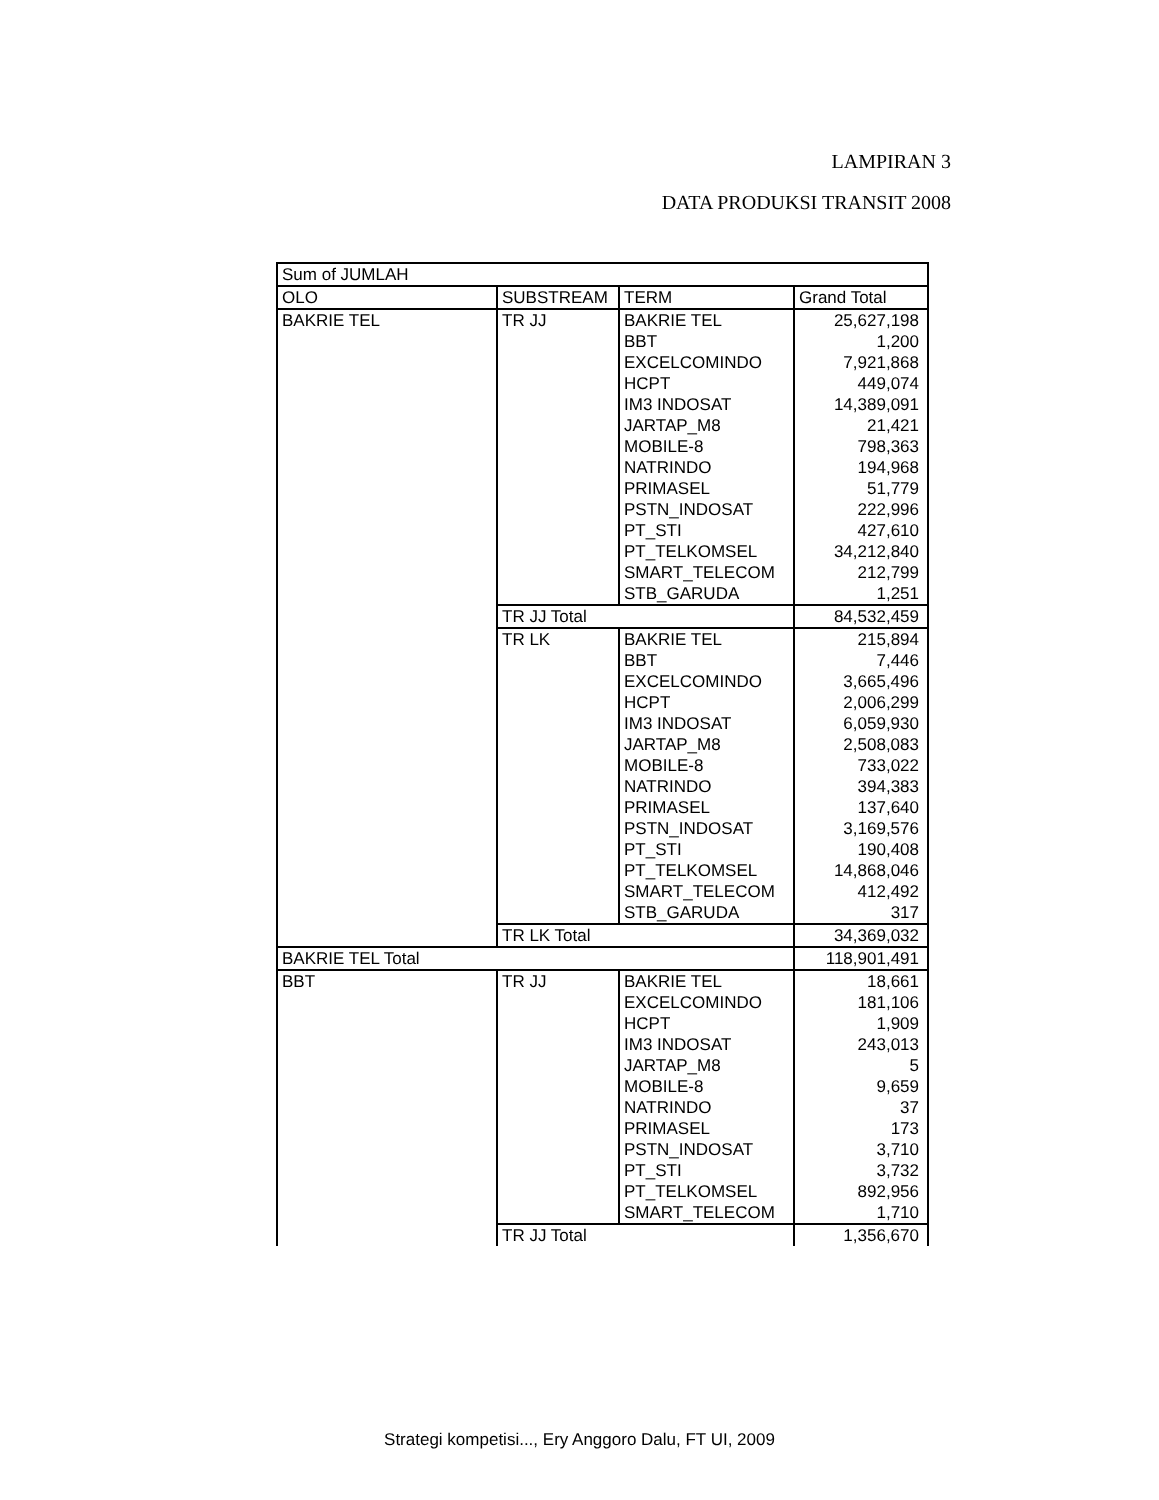LAMPIRAN 3
DATA PRODUKSI TRANSIT 2008
| Sum of JUMLAH | | | |
| OLO | SUBSTREAM | TERM | Grand Total |
| BAKRIE TEL | TR JJ | BAKRIE TEL | 25,627,198 |
| | | BBT | 1,200 |
| | | EXCELCOMINDO | 7,921,868 |
| | | HCPT | 449,074 |
| | | IM3 INDOSAT | 14,389,091 |
| | | JARTAP_M8 | 21,421 |
| | | MOBILE-8 | 798,363 |
| | | NATRINDO | 194,968 |
| | | PRIMASEL | 51,779 |
| | | PSTN_INDOSAT | 222,996 |
| | | PT_STI | 427,610 |
| | | PT_TELKOMSEL | 34,212,840 |
| | | SMART_TELECOM | 212,799 |
| | | STB_GARUDA | 1,251 |
| | TR JJ Total | | 84,532,459 |
| | TR LK | BAKRIE TEL | 215,894 |
| | | BBT | 7,446 |
| | | EXCELCOMINDO | 3,665,496 |
| | | HCPT | 2,006,299 |
| | | IM3 INDOSAT | 6,059,930 |
| | | JARTAP_M8 | 2,508,083 |
| | | MOBILE-8 | 733,022 |
| | | NATRINDO | 394,383 |
| | | PRIMASEL | 137,640 |
| | | PSTN_INDOSAT | 3,169,576 |
| | | PT_STI | 190,408 |
| | | PT_TELKOMSEL | 14,868,046 |
| | | SMART_TELECOM | 412,492 |
| | | STB_GARUDA | 317 |
| | TR LK Total | | 34,369,032 |
| BAKRIE TEL Total | | | 118,901,491 |
| BBT | TR JJ | BAKRIE TEL | 18,661 |
| | | EXCELCOMINDO | 181,106 |
| | | HCPT | 1,909 |
| | | IM3 INDOSAT | 243,013 |
| | | JARTAP_M8 | 5 |
| | | MOBILE-8 | 9,659 |
| | | NATRINDO | 37 |
| | | PRIMASEL | 173 |
| | | PSTN_INDOSAT | 3,710 |
| | | PT_STI | 3,732 |
| | | PT_TELKOMSEL | 892,956 |
| | | SMART_TELECOM | 1,710 |
| | TR JJ Total | | 1,356,670 |
Strategi kompetisi..., Ery Anggoro Dalu, FT UI, 2009